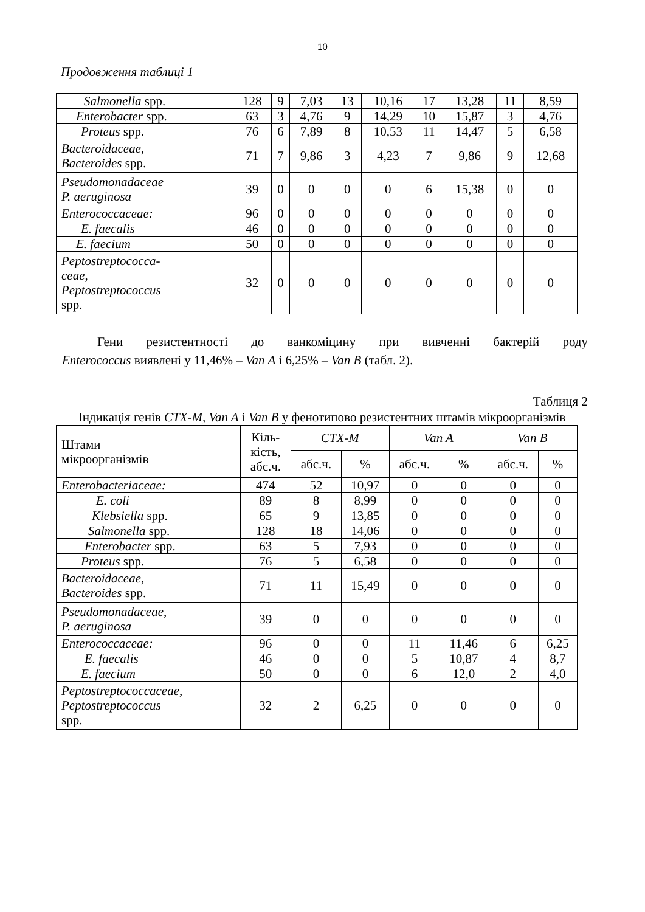10
Продовження таблиці 1
| Salmonella spp. | 128 | 9 | 7,03 | 13 | 10,16 | 17 | 13,28 | 11 | 8,59 |
| Enterobacter spp. | 63 | 3 | 4,76 | 9 | 14,29 | 10 | 15,87 | 3 | 4,76 |
| Proteus spp. | 76 | 6 | 7,89 | 8 | 10,53 | 11 | 14,47 | 5 | 6,58 |
| Bacteroidaceae, Bacteroides spp. | 71 | 7 | 9,86 | 3 | 4,23 | 7 | 9,86 | 9 | 12,68 |
| Pseudomonadaceae P. aeruginosa | 39 | 0 | 0 | 0 | 0 | 6 | 15,38 | 0 | 0 |
| Enterococcaceae: | 96 | 0 | 0 | 0 | 0 | 0 | 0 | 0 | 0 |
| E. faecalis | 46 | 0 | 0 | 0 | 0 | 0 | 0 | 0 | 0 |
| E. faecium | 50 | 0 | 0 | 0 | 0 | 0 | 0 | 0 | 0 |
| Peptostreptococca- ceae, Peptostreptococcus spp. | 32 | 0 | 0 | 0 | 0 | 0 | 0 | 0 | 0 |
Гени резистентності до ванкоміцину при вивченні бактерій роду
Enterococcus виявлені у 11,46% – Van A і 6,25% – Van B (табл. 2).
Таблиця 2
Індикація генів CTX-M, Van A і Van B у фенотипово резистентних штамів мікроорганізмів
| Штами мікроорганізмів | Кіль- кість, абс.ч. | CTX-M | | Van A | | Van B | |
| --- | --- | --- | --- | --- | --- | --- | --- |
| | | абс.ч. | % | абс.ч. | % | абс.ч. | % |
| Enterobacteriaceae: | 474 | 52 | 10,97 | 0 | 0 | 0 | 0 |
| E. coli | 89 | 8 | 8,99 | 0 | 0 | 0 | 0 |
| Klebsiella spp. | 65 | 9 | 13,85 | 0 | 0 | 0 | 0 |
| Salmonella spp. | 128 | 18 | 14,06 | 0 | 0 | 0 | 0 |
| Enterobacter spp. | 63 | 5 | 7,93 | 0 | 0 | 0 | 0 |
| Proteus spp. | 76 | 5 | 6,58 | 0 | 0 | 0 | 0 |
| Bacteroidaceae, Bacteroides spp. | 71 | 11 | 15,49 | 0 | 0 | 0 | 0 |
| Pseudomonadaceae, P. aeruginosa | 39 | 0 | 0 | 0 | 0 | 0 | 0 |
| Enterococcaceae: | 96 | 0 | 0 | 11 | 11,46 | 6 | 6,25 |
| E. faecalis | 46 | 0 | 0 | 5 | 10,87 | 4 | 8,7 |
| E. faecium | 50 | 0 | 0 | 6 | 12,0 | 2 | 4,0 |
| Peptostreptococcaceae, Peptostreptococcus spp. | 32 | 2 | 6,25 | 0 | 0 | 0 | 0 |